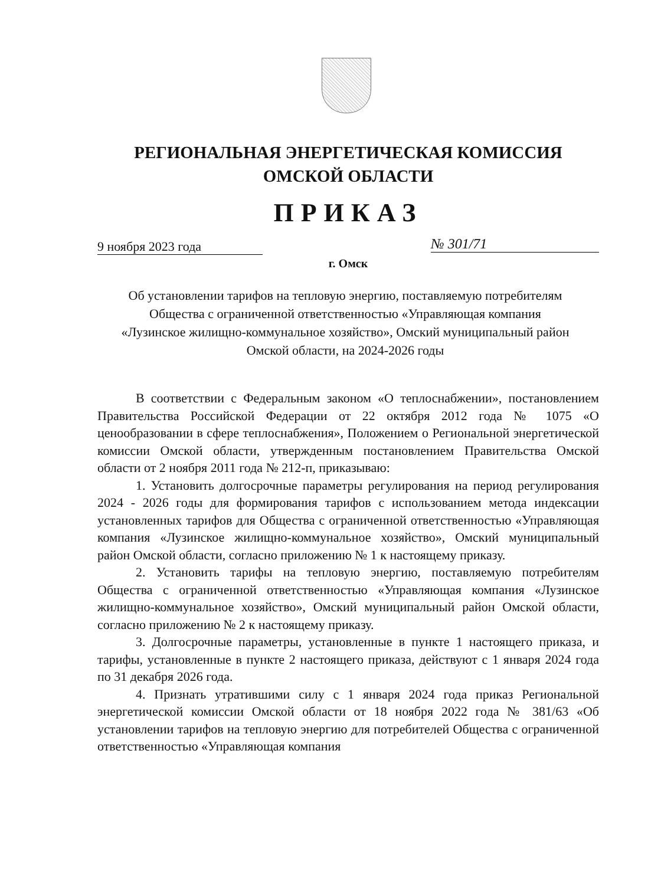РЕГИОНАЛЬНАЯ ЭНЕРГЕТИЧЕСКАЯ КОМИССИЯ
ОМСКОЙ ОБЛАСТИ
ПРИКАЗ
9 ноября 2023 года № 301/71
г. Омск
Об установлении тарифов на тепловую энергию, поставляемую потребителям Общества с ограниченной ответственностью «Управляющая компания «Лузинское жилищно-коммунальное хозяйство», Омский муниципальный район Омской области, на 2024-2026 годы
В соответствии с Федеральным законом «О теплоснабжении», постановлением Правительства Российской Федерации от 22 октября 2012 года № 1075 «О ценообразовании в сфере теплоснабжения», Положением о Региональной энергетической комиссии Омской области, утвержденным постановлением Правительства Омской области от 2 ноября 2011 года № 212-п, приказываю:
1. Установить долгосрочные параметры регулирования на период регулирования 2024 - 2026 годы для формирования тарифов с использованием метода индексации установленных тарифов для Общества с ограниченной ответственностью «Управляющая компания «Лузинское жилищно-коммунальное хозяйство», Омский муниципальный район Омской области, согласно приложению № 1 к настоящему приказу.
2. Установить тарифы на тепловую энергию, поставляемую потребителям Общества с ограниченной ответственностью «Управляющая компания «Лузинское жилищно-коммунальное хозяйство», Омский муниципальный район Омской области, согласно приложению № 2 к настоящему приказу.
3. Долгосрочные параметры, установленные в пункте 1 настоящего приказа, и тарифы, установленные в пункте 2 настоящего приказа, действуют с 1 января 2024 года по 31 декабря 2026 года.
4. Признать утратившими силу с 1 января 2024 года приказ Региональной энергетической комиссии Омской области от 18 ноября 2022 года № 381/63 «Об установлении тарифов на тепловую энергию для потребителей Общества с ограниченной ответственностью «Управляющая компания